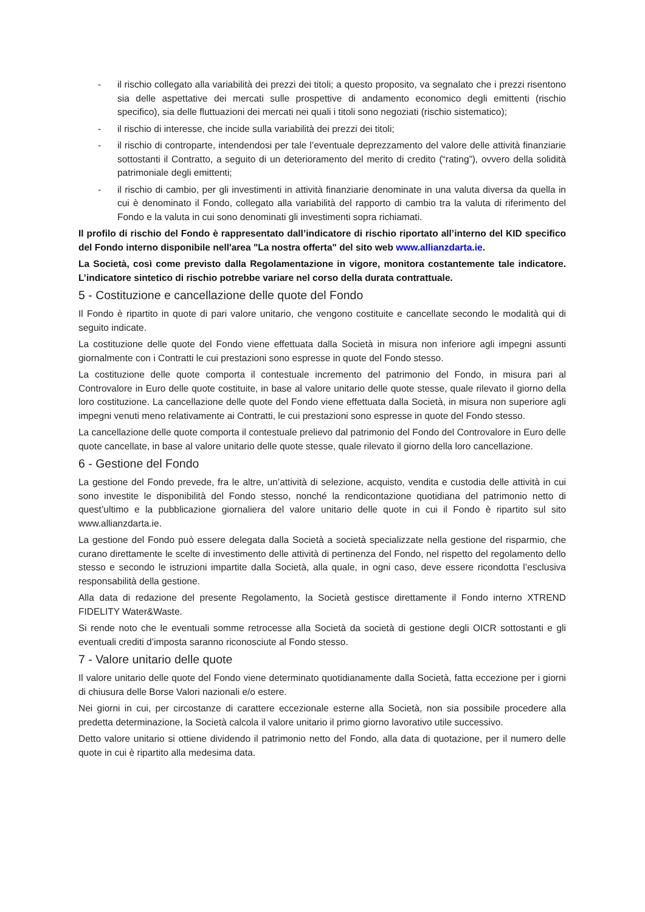- il rischio collegato alla variabilità dei prezzi dei titoli; a questo proposito, va segnalato che i prezzi risentono sia delle aspettative dei mercati sulle prospettive di andamento economico degli emittenti (rischio specifico), sia delle fluttuazioni dei mercati nei quali i titoli sono negoziati (rischio sistematico);
- il rischio di interesse, che incide sulla variabilità dei prezzi dei titoli;
- il rischio di controparte, intendendosi per tale l’eventuale deprezzamento del valore delle attività finanziarie sottostanti il Contratto, a seguito di un deterioramento del merito di credito (“rating”), ovvero della solidità patrimoniale degli emittenti;
- il rischio di cambio, per gli investimenti in attività finanziarie denominate in una valuta diversa da quella in cui è denominato il Fondo, collegato alla variabilità del rapporto di cambio tra la valuta di riferimento del Fondo e la valuta in cui sono denominati gli investimenti sopra richiamati.
Il profilo di rischio del Fondo è rappresentato dall’indicatore di rischio riportato all’interno del KID specifico del Fondo interno disponibile nell'area "La nostra offerta" del sito web www.allianzdarta.ie.
La Società, così come previsto dalla Regolamentazione in vigore, monitora costantemente tale indicatore. L’indicatore sintetico di rischio potrebbe variare nel corso della durata contrattuale.
5 - Costituzione e cancellazione delle quote del Fondo
Il Fondo è ripartito in quote di pari valore unitario, che vengono costituite e cancellate secondo le modalità qui di seguito indicate.
La costituzione delle quote del Fondo viene effettuata dalla Società in misura non inferiore agli impegni assunti giornalmente con i Contratti le cui prestazioni sono espresse in quote del Fondo stesso.
La costituzione delle quote comporta il contestuale incremento del patrimonio del Fondo, in misura pari al Controvalore in Euro delle quote costituite, in base al valore unitario delle quote stesse, quale rilevato il giorno della loro costituzione. La cancellazione delle quote del Fondo viene effettuata dalla Società, in misura non superiore agli impegni venuti meno relativamente ai Contratti, le cui prestazioni sono espresse in quote del Fondo stesso.
La cancellazione delle quote comporta il contestuale prelievo dal patrimonio del Fondo del Controvalore in Euro delle quote cancellate, in base al valore unitario delle quote stesse, quale rilevato il giorno della loro cancellazione.
6 - Gestione del Fondo
La gestione del Fondo prevede, fra le altre, un’attività di selezione, acquisto, vendita e custodia delle attività in cui sono investite le disponibilità del Fondo stesso, nonché la rendicontazione quotidiana del patrimonio netto di quest’ultimo e la pubblicazione giornaliera del valore unitario delle quote in cui il Fondo è ripartito sul sito www.allianzdarta.ie.
La gestione del Fondo può essere delegata dalla Società a società specializzate nella gestione del risparmio, che curano direttamente le scelte di investimento delle attività di pertinenza del Fondo, nel rispetto del regolamento dello stesso e secondo le istruzioni impartite dalla Società, alla quale, in ogni caso, deve essere ricondotta l’esclusiva responsabilità della gestione.
Alla data di redazione del presente Regolamento, la Società gestisce direttamente il Fondo interno XTREND FIDELITY Water&Waste.
Si rende noto che le eventuali somme retrocesse alla Società da società di gestione degli OICR sottostanti e gli eventuali crediti d’imposta saranno riconosciute al Fondo stesso.
7 - Valore unitario delle quote
Il valore unitario delle quote del Fondo viene determinato quotidianamente dalla Società, fatta eccezione per i giorni di chiusura delle Borse Valori nazionali e/o estere.
Nei giorni in cui, per circostanze di carattere eccezionale esterne alla Società, non sia possibile procedere alla predetta determinazione, la Società calcola il valore unitario il primo giorno lavorativo utile successivo.
Detto valore unitario si ottiene dividendo il patrimonio netto del Fondo, alla data di quotazione, per il numero delle quote in cui è ripartito alla medesima data.